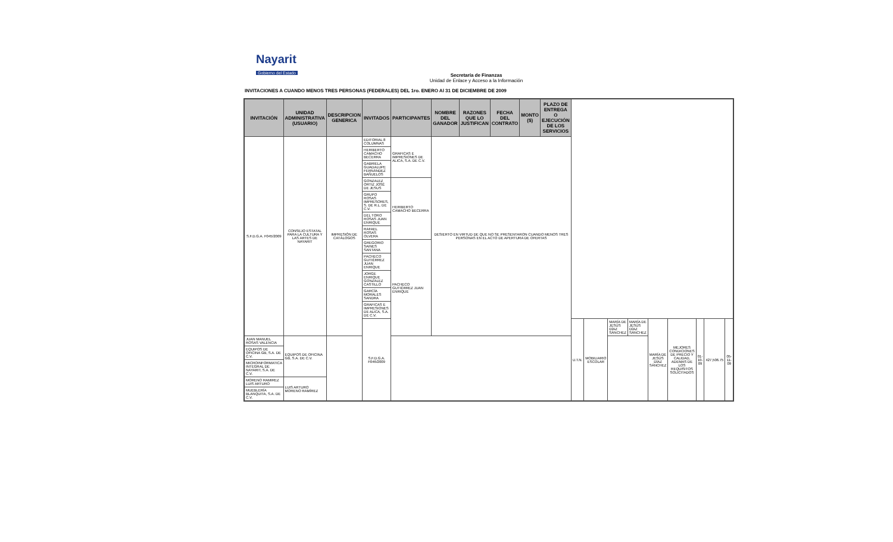Nayarit
Gobierno del Estado
Secretaría de Finanzas
Unidad de Enlace y Acceso a la Información
INVITACIONES A CUANDO MENOS TRES PERSONAS (FEDERALES) DEL 1ro. ENERO Al 31 DE DICIEMBRE DE 2009
| INVITACIÓN | UNIDAD ADMINISTRATIVA (USUARIO) | DESCRIPCION GENERICA | INVITADOS | PARTICIPANTES | NOMBRE DEL GANADOR | RAZONES QUE LO JUSTIFICAN | FECHA DEL CONTRATO | MONTO ($) | PLAZO DE ENTREGA O EJECUCIÓN DE LOS SERVICIOS | | | | | | | | | |
| --- | --- | --- | --- | --- | --- | --- | --- | --- | --- | --- | --- | --- | --- | --- | --- | --- | --- | --- |
| S.F.D.G.A. F045/2009 | CONSEJO ESTATAL PARA LA CULTURA Y LAS ARTES DE NAYARIT | IMPRESIÓN DE CATÁLOGOS | EDITORIAL 8 COLUMNAS | GRAFICAS E IMPRESIONES DE ALICA, S.A. DE C.V. | DESIERTO EN VIRTUD DE QUE NO SE PRESENTARON CUANDO MENOS TRES PERSONAS EN EL ACTO DE APERTURA DE OFERTAS | | | | | | | | | | | | | |
| | | | HERIBERTO CAMACHO BECERRA | | | | | | | | | | | | | | | |
| | | | GABRIELA GUADALUPE FERNÁNDEZ BAÑUELOS | | | | | | | | | | | | | | | |
| | | | GONZALEZ ORTIZ JOSÉ DE JESUS | HERIBERTO CAMACHO BECERRA | | | | | | | | | | | | | | |
| | | | GRUPO ROSAS IMPRESORES, S. DE R.L. DE C.V. | | | | | | | | | | | | | | | |
| | | | DEL TORO ROSAS JUAN ENRIQUE | | | | | | | | | | | | | | | |
| | | | RAFAEL ROSAS OLVERA | | | | | | | | | | | | | | | |
| | | | GREGORIO SAINES SANTANA | PACHECO GUTIÉRREZ JUAN ENRIQUE | | | | | | | | | | | | | | |
| | | | PACHECO GUTIÉRREZ JUAN ENRIQUE | | | | | | | | | | | | | | | |
| | | | JORGE ENRIQUE GONZALEZ CASTILLO | | | | | | | | | | | | | | | |
| | | | GARCÍA MORALES SANDRA | | | | | | | | | | | | | | | |
| | | | GRAFICAS E IMPRESIONES DE ALICA, S.A. DE C.V. | | | | | | | | | | | | | | | |
| | | | S.F.D.G.A. F046/2009 | | | | | | | U.T.N. | MOBILIARIO ESCOLAR | MARÍA DE JESÚS DÍAZ SÁNCHEZ | MARÍA DE JESÚS DÍAZ SÁNCHEZ | MARÍA DE JESÚS DÍAZ SÁNCHEZ | MEJORES CONDICIONES DE PRECIO Y CALIDAD, ADEMAS DE LOS REQUISITOS SOLICITADOS | 01-10-09 | 427,506.75 | 05-11-09 |
| JUAN MANUEL ROSAS VALENCIA | EQUIPOS DE OFICINA GB, S.A. DE C.V. | | | | | | | | | | | | | | | | | |
| EQUIPOS DE OFICINA GB, S.A. DE C.V. | | | | | | | | | | | | | | | | | | |
| MICROINFORMATICA INTEGRAL DE NAYARIT, S.A. DE C.V. | | | | | | | | | | | | | | | | | | |
| MORENO RAMIREZ LUIS ARTURO | LUIS ARTURO MORENO RAMÍREZ | | | | | | | | | | | | | | | | | |
| MUEBLERÍA BLANQUITA, S.A. DE C.V. | | | | | | | | | | | | | | | | | | |